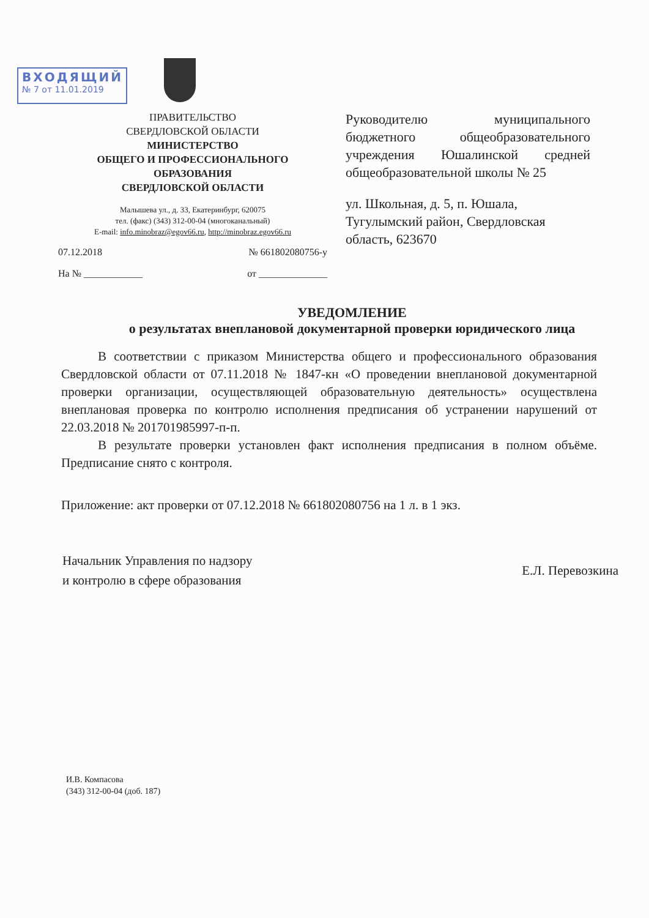ВХОДЯЩИЙ
№ 7 от 11.01.2019
ПРАВИТЕЛЬСТВО
СВЕРДЛОВСКОЙ ОБЛАСТИ
МИНИСТЕРСТВО
ОБЩЕГО И ПРОФЕССИОНАЛЬНОГО
ОБРАЗОВАНИЯ
СВЕРДЛОВСКОЙ ОБЛАСТИ
Малышева ул., д. 33, Екатеринбург, 620075
тел. (факс) (343) 312-00-04 (многоканальный)
E-mail: info.minobraz@egov66.ru, http://minobraz.egov66.ru
07.12.2018 № 661802080756-у
На № ____________ от ______________
Руководителю муниципального бюджетного общеобразовательного учреждения Юшалинской средней общеобразовательной школы № 25
ул. Школьная, д. 5, п. Юшала, Тугулымский район, Свердловская область, 623670
УВЕДОМЛЕНИЕ
о результатах внеплановой документарной проверки юридического лица
В соответствии с приказом Министерства общего и профессионального образования Свердловской области от 07.11.2018 № 1847-кн «О проведении внеплановой документарной проверки организации, осуществляющей образовательную деятельность» осуществлена внеплановая проверка по контролю исполнения предписания об устранении нарушений от 22.03.2018 № 201701985997-п-п.
В результате проверки установлен факт исполнения предписания в полном объёме. Предписание снято с контроля.
Приложение: акт проверки от 07.12.2018 № 661802080756 на 1 л. в 1 экз.
Начальник Управления по надзору
и контролю в сфере образования
Е.Л. Перевозкина
И.В. Компасова
(343) 312-00-04 (доб. 187)